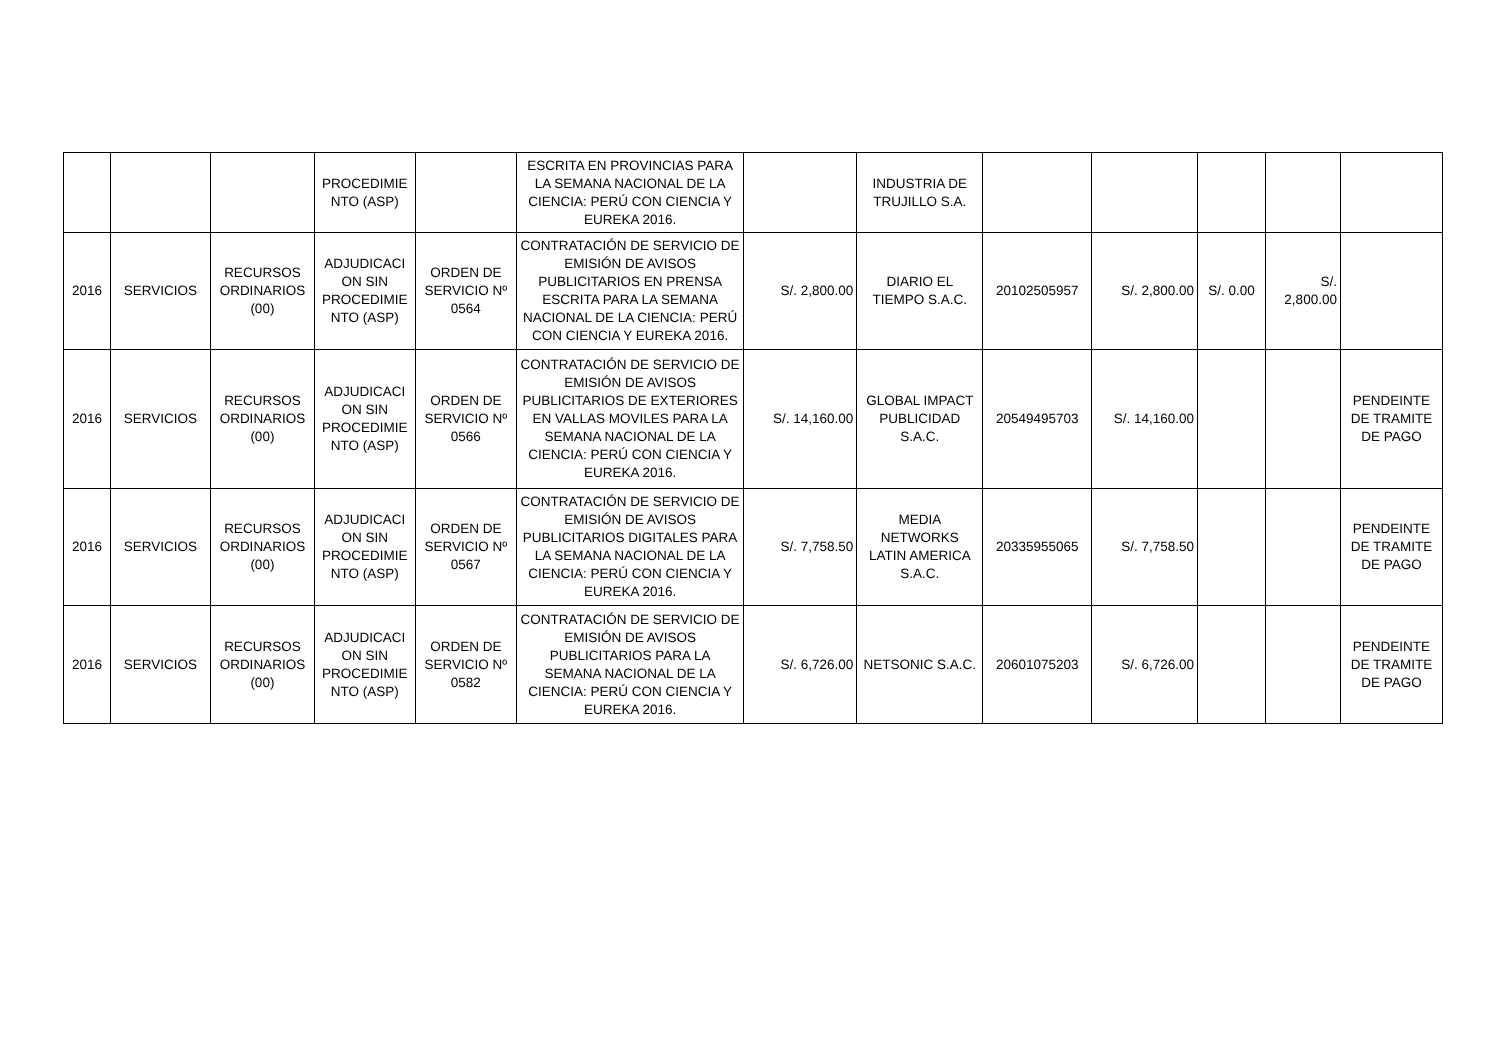| | | | PROCEDIMIE NTO (ASP) | | ESCRITA EN PROVINCIAS PARA LA SEMANA NACIONAL DE LA CIENCIA: PERÚ CON CIENCIA Y EUREKA 2016. | | INDUSTRIA DE TRUJILLO S.A. | | | | | |
| 2016 | SERVICIOS | RECURSOS ORDINARIOS (00) | ADJUDICACI ON SIN PROCEDIMIE NTO (ASP) | ORDEN DE SERVICIO Nº 0564 | CONTRATACIÓN DE SERVICIO DE EMISIÓN DE AVISOS PUBLICITARIOS EN PRENSA ESCRITA PARA LA SEMANA NACIONAL DE LA CIENCIA: PERÚ CON CIENCIA Y EUREKA 2016. | S/. 2,800.00 | DIARIO EL TIEMPO S.A.C. | 20102505957 | S/. 2,800.00 | S/. 0.00 | S/. 2,800.00 | |
| 2016 | SERVICIOS | RECURSOS ORDINARIOS (00) | ADJUDICACI ON SIN PROCEDIMIE NTO (ASP) | ORDEN DE SERVICIO Nº 0566 | CONTRATACIÓN DE SERVICIO DE EMISIÓN DE AVISOS PUBLICITARIOS DE EXTERIORES EN VALLAS MOVILES PARA LA SEMANA NACIONAL DE LA CIENCIA: PERÚ CON CIENCIA Y EUREKA 2016. | S/. 14,160.00 | GLOBAL IMPACT PUBLICIDAD S.A.C. | 20549495703 | S/. 14,160.00 | | | PENDEINTE DE TRAMITE DE PAGO |
| 2016 | SERVICIOS | RECURSOS ORDINARIOS (00) | ADJUDICACI ON SIN PROCEDIMIE NTO (ASP) | ORDEN DE SERVICIO Nº 0567 | CONTRATACIÓN DE SERVICIO DE EMISIÓN DE AVISOS PUBLICITARIOS DIGITALES PARA LA SEMANA NACIONAL DE LA CIENCIA: PERÚ CON CIENCIA Y EUREKA 2016. | S/. 7,758.50 | MEDIA NETWORKS LATIN AMERICA S.A.C. | 20335955065 | S/. 7,758.50 | | | PENDEINTE DE TRAMITE DE PAGO |
| 2016 | SERVICIOS | RECURSOS ORDINARIOS (00) | ADJUDICACI ON SIN PROCEDIMIE NTO (ASP) | ORDEN DE SERVICIO Nº 0582 | CONTRATACIÓN DE SERVICIO DE EMISIÓN DE AVISOS PUBLICITARIOS PARA LA SEMANA NACIONAL DE LA CIENCIA: PERÚ CON CIENCIA Y EUREKA 2016. | S/. 6,726.00 | NETSONIC S.A.C. | 20601075203 | S/. 6,726.00 | | | PENDEINTE DE TRAMITE DE PAGO |